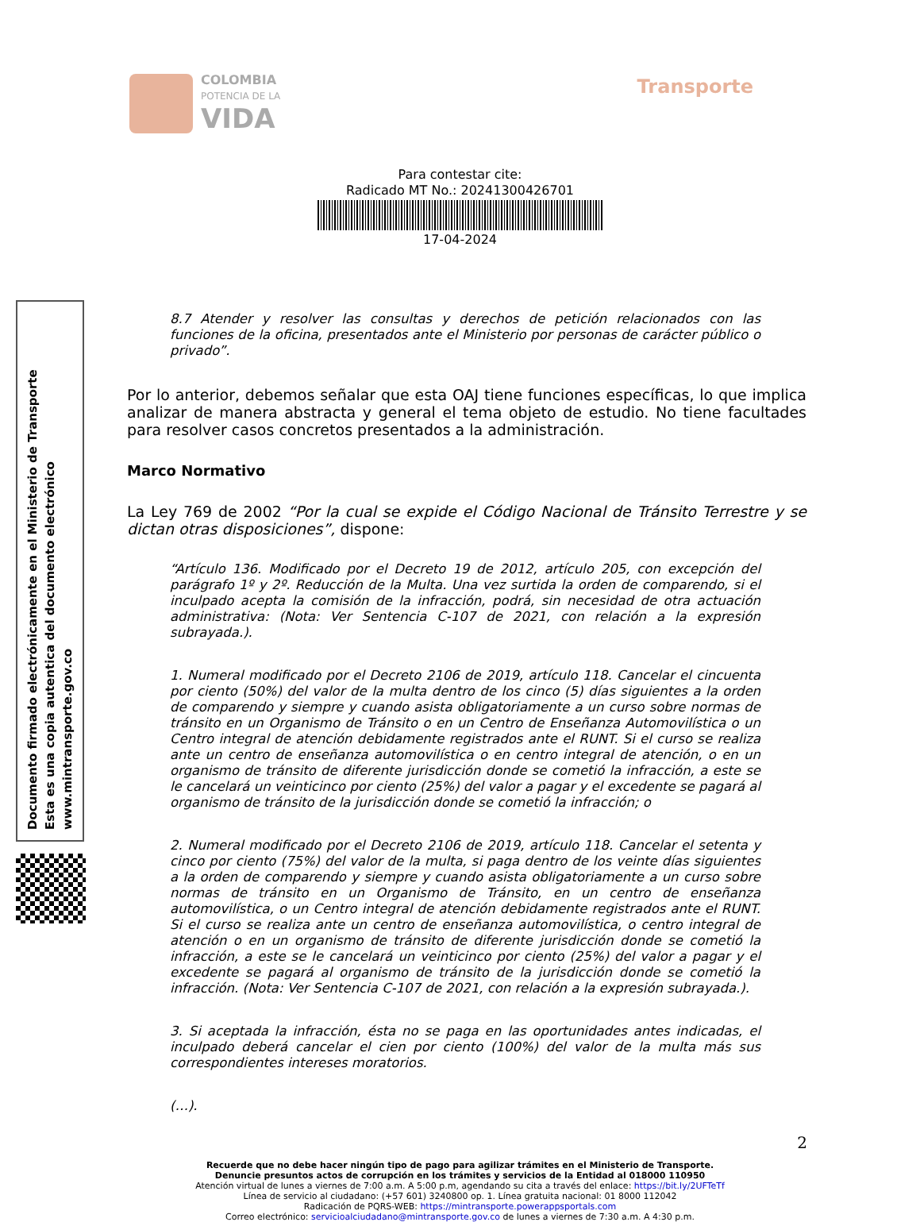COLOMBIA
POTENCIA DE LA
VIDA
Transporte
Para contestar cite:
Radicado MT No.: 20241300426701
17-04-2024
Documento firmado electrónicamente en el Ministerio de Transporte
Esta es una copia autentica del documento electrónico
www.mintransporte.gov.co
8.7 Atender y resolver las consultas y derechos de petición relacionados con las funciones de la oficina, presentados ante el Ministerio por personas de carácter público o privado”.
Por lo anterior, debemos señalar que esta OAJ tiene funciones específicas, lo que implica analizar de manera abstracta y general el tema objeto de estudio. No tiene facultades para resolver casos concretos presentados a la administración.
Marco Normativo
La Ley 769 de 2002 “Por la cual se expide el Código Nacional de Tránsito Terrestre y se dictan otras disposiciones”, dispone:
“Artículo 136. Modificado por el Decreto 19 de 2012, artículo 205, con excepción del parágrafo 1º y 2º. Reducción de la Multa. Una vez surtida la orden de comparendo, si el inculpado acepta la comisión de la infracción, podrá, sin necesidad de otra actuación administrativa: (Nota: Ver Sentencia C-107 de 2021, con relación a la expresión subrayada.).
1. Numeral modificado por el Decreto 2106 de 2019, artículo 118. Cancelar el cincuenta por ciento (50%) del valor de la multa dentro de los cinco (5) días siguientes a la orden de comparendo y siempre y cuando asista obligatoriamente a un curso sobre normas de tránsito en un Organismo de Tránsito o en un Centro de Enseñanza Automovilística o un Centro integral de atención debidamente registrados ante el RUNT. Si el curso se realiza ante un centro de enseñanza automovilística o en centro integral de atención, o en un organismo de tránsito de diferente jurisdicción donde se cometió la infracción, a este se le cancelará un veinticinco por ciento (25%) del valor a pagar y el excedente se pagará al organismo de tránsito de la jurisdicción donde se cometió la infracción; o
2. Numeral modificado por el Decreto 2106 de 2019, artículo 118. Cancelar el setenta y cinco por ciento (75%) del valor de la multa, si paga dentro de los veinte días siguientes a la orden de comparendo y siempre y cuando asista obligatoriamente a un curso sobre normas de tránsito en un Organismo de Tránsito, en un centro de enseñanza automovilística, o un Centro integral de atención debidamente registrados ante el RUNT. Si el curso se realiza ante un centro de enseñanza automovilística, o centro integral de atención o en un organismo de tránsito de diferente jurisdicción donde se cometió la infracción, a este se le cancelará un veinticinco por ciento (25%) del valor a pagar y el excedente se pagará al organismo de tránsito de la jurisdicción donde se cometió la infracción. (Nota: Ver Sentencia C-107 de 2021, con relación a la expresión subrayada.).
3. Si aceptada la infracción, ésta no se paga en las oportunidades antes indicadas, el inculpado deberá cancelar el cien por ciento (100%) del valor de la multa más sus correspondientes intereses moratorios.
(…).
2
Recuerde que no debe hacer ningún tipo de pago para agilizar trámites en el Ministerio de Transporte.
Denuncie presuntos actos de corrupción en los trámites y servicios de la Entidad al 018000 110950
Atención virtual de lunes a viernes de 7:00 a.m. A 5:00 p.m, agendando su cita a través del enlace: https://bit.ly/2UFTeTf
Línea de servicio al ciudadano: (+57 601) 3240800 op. 1. Línea gratuita nacional: 01 8000 112042
Radicación de PQRS-WEB: https://mintransporte.powerappsportals.com
Correo electrónico: servicioalciudadano@mintransporte.gov.co de lunes a viernes de 7:30 a.m. A 4:30 p.m.